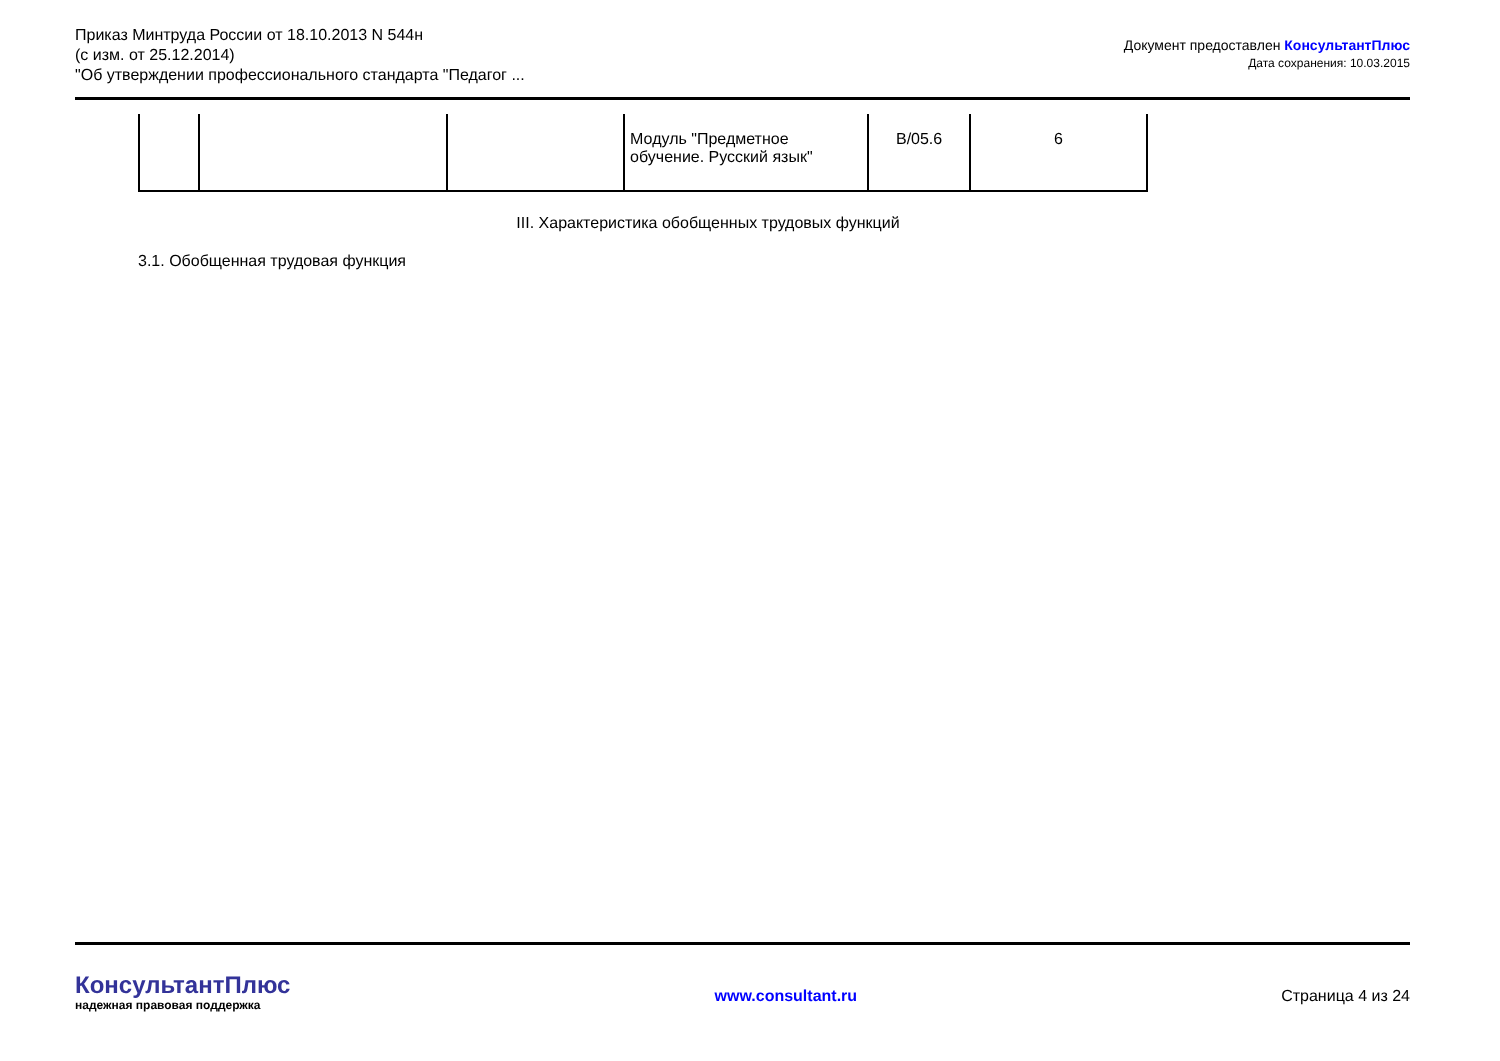Приказ Минтруда России от 18.10.2013 N 544н
(с изм. от 25.12.2014)
"Об утверждении профессионального стандарта "Педагог ...
Документ предоставлен КонсультантПлюс
Дата сохранения: 10.03.2015
| | | | Модуль "Предметное обучение. Русский язык" | B/05.6 | 6 |
III. Характеристика обобщенных трудовых функций
3.1. Обобщенная трудовая функция
КонсультантПлюс
надежная правовая поддержка
www.consultant.ru
Страница 4 из 24